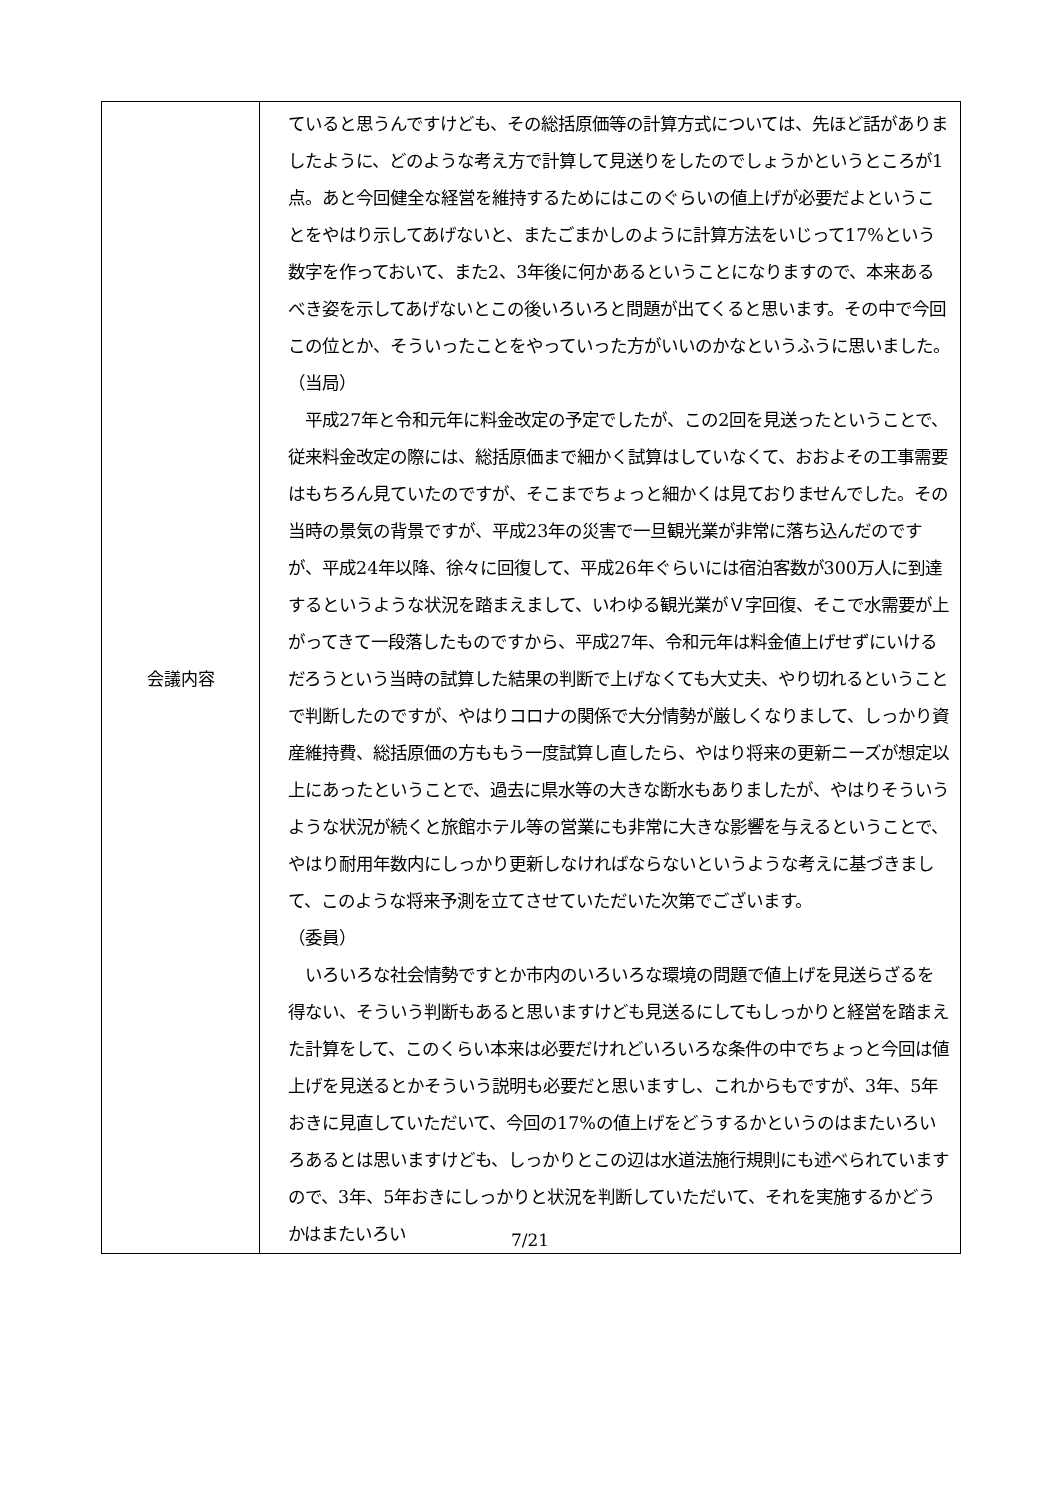| 会議内容 | ていると思うんですけども、その総括原価等の計算方式については、先ほど話がありましたように、どのような考え方で計算して見送りをしたのでしょうかというところが1点。あと今回健全な経営を維持するためにはこのぐらいの値上げが必要だよということをやはり示してあげないと、またごまかしのように計算方法をいじって17%という数字を作っておいて、また2、3年後に何かあるということになりますので、本来あるべき姿を示してあげないとこの後いろいろと問題が出てくると思います。その中で今回この位とか、そういったことをやっていった方がいいのかなというふうに思いました。 （当局） 平成27年と令和元年に料金改定の予定でしたが、この2回を見送ったということで、従来料金改定の際には、総括原価まで細かく試算はしていなくて、おおよその工事需要はもちろん見ていたのですが、そこまでちょっと細かくは見ておりませんでした。その当時の景気の背景ですが、平成23年の災害で一旦観光業が非常に落ち込んだのですが、平成24年以降、徐々に回復して、平成26年ぐらいには宿泊客数が300万人に到達するというような状況を踏まえまして、いわゆる観光業がＶ字回復、そこで水需要が上がってきて一段落したものですから、平成27年、令和元年は料金値上げせずにいけるだろうという当時の試算した結果の判断で上げなくても大丈夫、やり切れるということで判断したのですが、やはりコロナの関係で大分情勢が厳しくなりまして、しっかり資産維持費、総括原価の方ももう一度試算し直したら、やはり将来の更新ニーズが想定以上にあったということで、過去に県水等の大きな断水もありましたが、やはりそういうような状況が続くと旅館ホテル等の営業にも非常に大きな影響を与えるということで、やはり耐用年数内にしっかり更新しなければならないというような考えに基づきまして、このような将来予測を立てさせていただいた次第でございます。 （委員） いろいろな社会情勢ですとか市内のいろいろな環境の問題で値上げを見送らざるを得ない、そういう判断もあると思いますけども見送るにしてもしっかりと経営を踏まえた計算をして、このくらい本来は必要だけれどいろいろな条件の中でちょっと今回は値上げを見送るとかそういう説明も必要だと思いますし、これからもですが、3年、5年おきに見直していただいて、今回の17%の値上げをどうするかというのはまたいろいろあるとは思いますけども、しっかりとこの辺は水道法施行規則にも述べられていますので、3年、5年おきにしっかりと状況を判断していただいて、それを実施するかどうかはまたいろい |
7/21